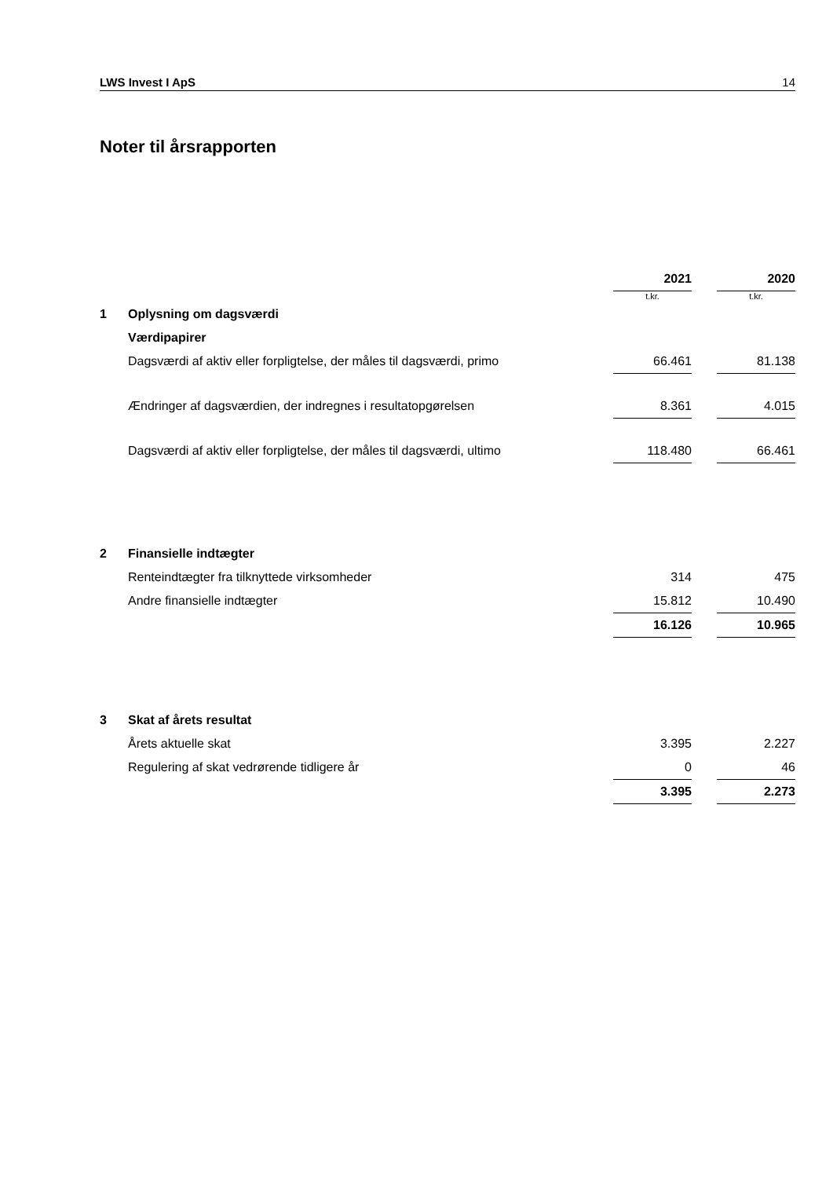LWS Invest I ApS 14
Noter til årsrapporten
| | | 2021 | | 2020 |
| | | t.kr. | | t.kr. |
| 1 | Oplysning om dagsværdi | | | |
| | Værdipapirer | | | |
| | Dagsværdi af aktiv eller forpligtelse, der måles til dagsværdi, primo | 66.461 | | 81.138 |
| | Ændringer af dagsværdien, der indregnes i resultatopgørelsen | 8.361 | | 4.015 |
| | Dagsværdi af aktiv eller forpligtelse, der måles til dagsværdi, ultimo | 118.480 | | 66.461 |
| 2 | Finansielle indtægter | | | |
| | Renteindtægter fra tilknyttede virksomheder | 314 | | 475 |
| | Andre finansielle indtægter | 15.812 | | 10.490 |
| | | 16.126 | | 10.965 |
| 3 | Skat af årets resultat | | | |
| | Årets aktuelle skat | 3.395 | | 2.227 |
| | Regulering af skat vedrørende tidligere år | 0 | | 46 |
| | | 3.395 | | 2.273 |